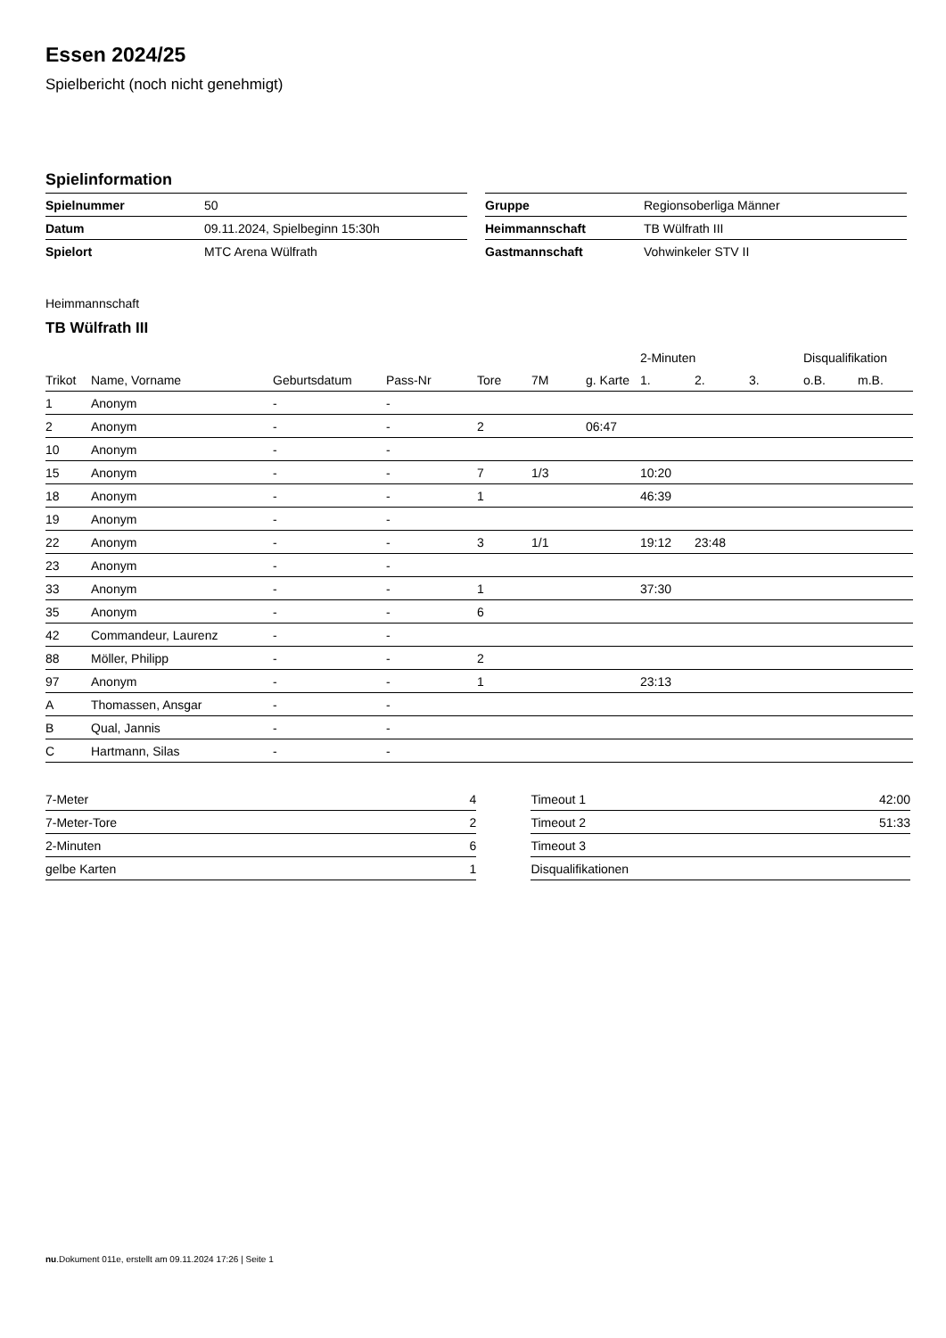Essen 2024/25
Spielbericht (noch nicht genehmigt)
Spielinformation
| Spielnummer | 50 |
| Datum | 09.11.2024, Spielbeginn 15:30h |
| Spielort | MTC Arena Wülfrath |
| Gruppe | Regionsoberliga Männer |
| Heimmannschaft | TB Wülfrath III |
| Gastmannschaft | Vohwinkeler STV II |
Heimmannschaft
TB Wülfrath III
| | | | | | | | 2-Minuten | | | Disqualifikation | |
| --- | --- | --- | --- | --- | --- | --- | --- | --- | --- | --- | --- |
| Trikot | Name, Vorname | Geburtsdatum | Pass-Nr | Tore | 7M | g. Karte | 1. | 2. | 3. | o.B. | m.B. |
| 1 | Anonym | - | - | | | | | | | | |
| 2 | Anonym | - | - | 2 | | 06:47 | | | | | |
| 10 | Anonym | - | - | | | | | | | | |
| 15 | Anonym | - | - | 7 | 1/3 | | 10:20 | | | | |
| 18 | Anonym | - | - | 1 | | | 46:39 | | | | |
| 19 | Anonym | - | - | | | | | | | | |
| 22 | Anonym | - | - | 3 | 1/1 | | 19:12 | 23:48 | | | |
| 23 | Anonym | - | - | | | | | | | | |
| 33 | Anonym | - | - | 1 | | | 37:30 | | | | |
| 35 | Anonym | - | - | 6 | | | | | | | |
| 42 | Commandeur, Laurenz | - | - | | | | | | | | |
| 88 | Möller, Philipp | - | - | 2 | | | | | | | |
| 97 | Anonym | - | - | 1 | | | 23:13 | | | | |
| A | Thomassen, Ansgar | - | - | | | | | | | | |
| B | Qual, Jannis | - | - | | | | | | | | |
| C | Hartmann, Silas | - | - | | | | | | | | |
| 7-Meter | 4 |
| 7-Meter-Tore | 2 |
| 2-Minuten | 6 |
| gelbe Karten | 1 |
| Timeout 1 | 42:00 |
| Timeout 2 | 51:33 |
| Timeout 3 | |
| Disqualifikationen | |
nu.Dokument 011e, erstellt am 09.11.2024 17:26 | Seite 1